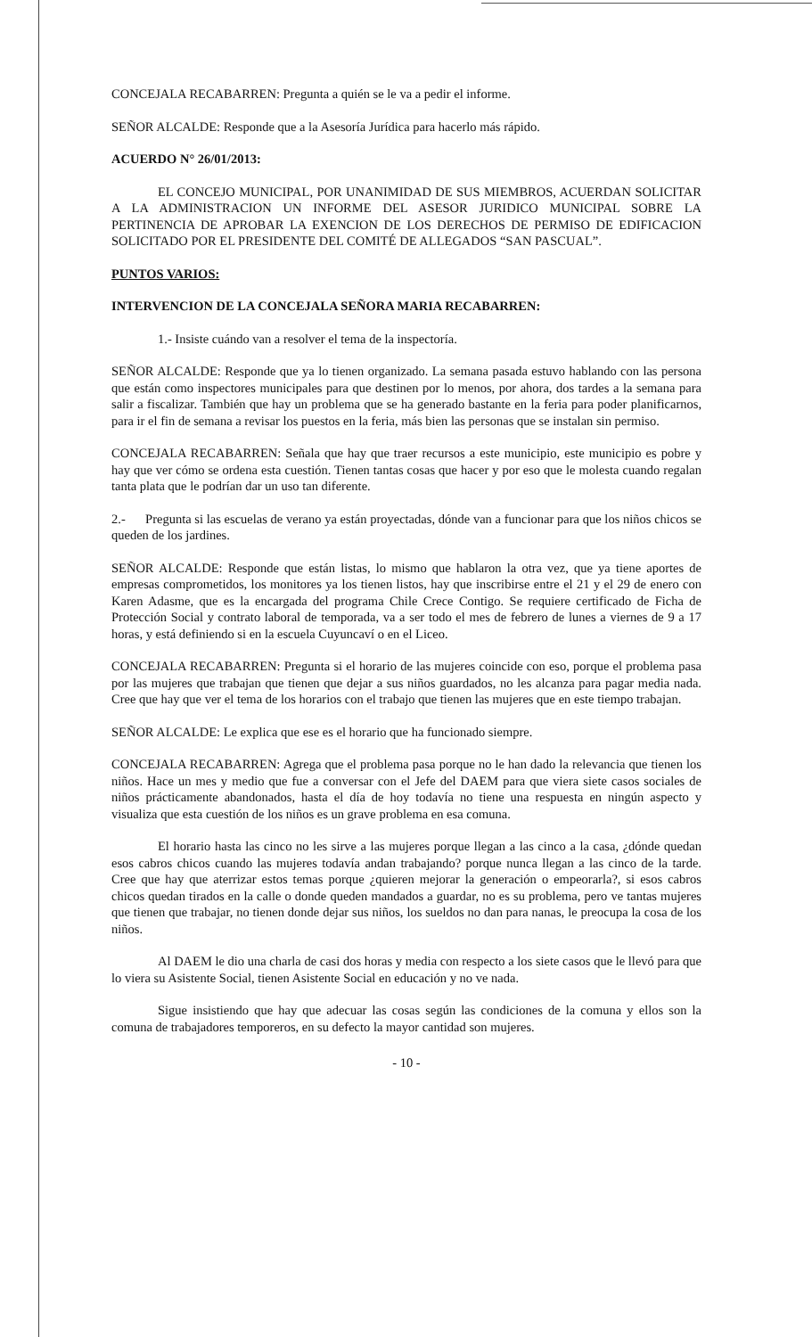CONCEJALA RECABARREN: Pregunta a quién se le va a pedir el informe.
SEÑOR ALCALDE: Responde que a la Asesoría Jurídica para hacerlo más rápido.
ACUERDO N° 26/01/2013:
EL CONCEJO MUNICIPAL, POR UNANIMIDAD DE SUS MIEMBROS, ACUERDAN SOLICITAR A LA ADMINISTRACION UN INFORME DEL ASESOR JURIDICO MUNICIPAL SOBRE LA PERTINENCIA DE APROBAR LA EXENCION DE LOS DERECHOS DE PERMISO DE EDIFICACION SOLICITADO POR EL PRESIDENTE DEL COMITÉ DE ALLEGADOS “SAN PASCUAL”.
PUNTOS VARIOS:
INTERVENCION DE LA CONCEJALA SEÑORA MARIA RECABARREN:
1.- Insiste cuándo van a resolver el tema de la inspectoría.
SEÑOR ALCALDE: Responde que ya lo tienen organizado. La semana pasada estuvo hablando con las persona que están como inspectores municipales para que destinen por lo menos, por ahora, dos tardes a la semana para salir a fiscalizar. También que hay un problema que se ha generado bastante en la feria para poder planificarnos, para ir el fin de semana a revisar los puestos en la feria, más bien las personas que se instalan sin permiso.
CONCEJALA RECABARREN: Señala que hay que traer recursos a este municipio, este municipio es pobre y hay que ver cómo se ordena esta cuestión. Tienen tantas cosas que hacer y por eso que le molesta cuando regalan tanta plata que le podrían dar un uso tan diferente.
2.- Pregunta si las escuelas de verano ya están proyectadas, dónde van a funcionar para que los niños chicos se queden de los jardines.
SEÑOR ALCALDE: Responde que están listas, lo mismo que hablaron la otra vez, que ya tiene aportes de empresas comprometidos, los monitores ya los tienen listos, hay que inscribirse entre el 21 y el 29 de enero con Karen Adasme, que es la encargada del programa Chile Crece Contigo. Se requiere certificado de Ficha de Protección Social y contrato laboral de temporada, va a ser todo el mes de febrero de lunes a viernes de 9 a 17 horas, y está definiendo si en la escuela Cuyuncaví o en el Liceo.
CONCEJALA RECABARREN: Pregunta si el horario de las mujeres coincide con eso, porque el problema pasa por las mujeres que trabajan que tienen que dejar a sus niños guardados, no les alcanza para pagar media nada. Cree que hay que ver el tema de los horarios con el trabajo que tienen las mujeres que en este tiempo trabajan.
SEÑOR ALCALDE: Le explica que ese es el horario que ha funcionado siempre.
CONCEJALA RECABARREN: Agrega que el problema pasa porque no le han dado la relevancia que tienen los niños. Hace un mes y medio que fue a conversar con el Jefe del DAEM para que viera siete casos sociales de niños prácticamente abandonados, hasta el día de hoy todavía no tiene una respuesta en ningún aspecto y visualiza que esta cuestión de los niños es un grave problema en esa comuna.
El horario hasta las cinco no les sirve a las mujeres porque llegan a las cinco a la casa, ¿dónde quedan esos cabros chicos cuando las mujeres todavía andan trabajando? porque nunca llegan a las cinco de la tarde. Cree que hay que aterrizar estos temas porque ¿quieren mejorar la generación o empeorarla?, si esos cabros chicos quedan tirados en la calle o donde queden mandados a guardar, no es su problema, pero ve tantas mujeres que tienen que trabajar, no tienen donde dejar sus niños, los sueldos no dan para nanas, le preocupa la cosa de los niños.
Al DAEM le dio una charla de casi dos horas y media con respecto a los siete casos que le llevó para que lo viera su Asistente Social, tienen Asistente Social en educación y no ve nada.
Sigue insistiendo que hay que adecuar las cosas según las condiciones de la comuna y ellos son la comuna de trabajadores temporeros, en su defecto la mayor cantidad son mujeres.
- 10 -